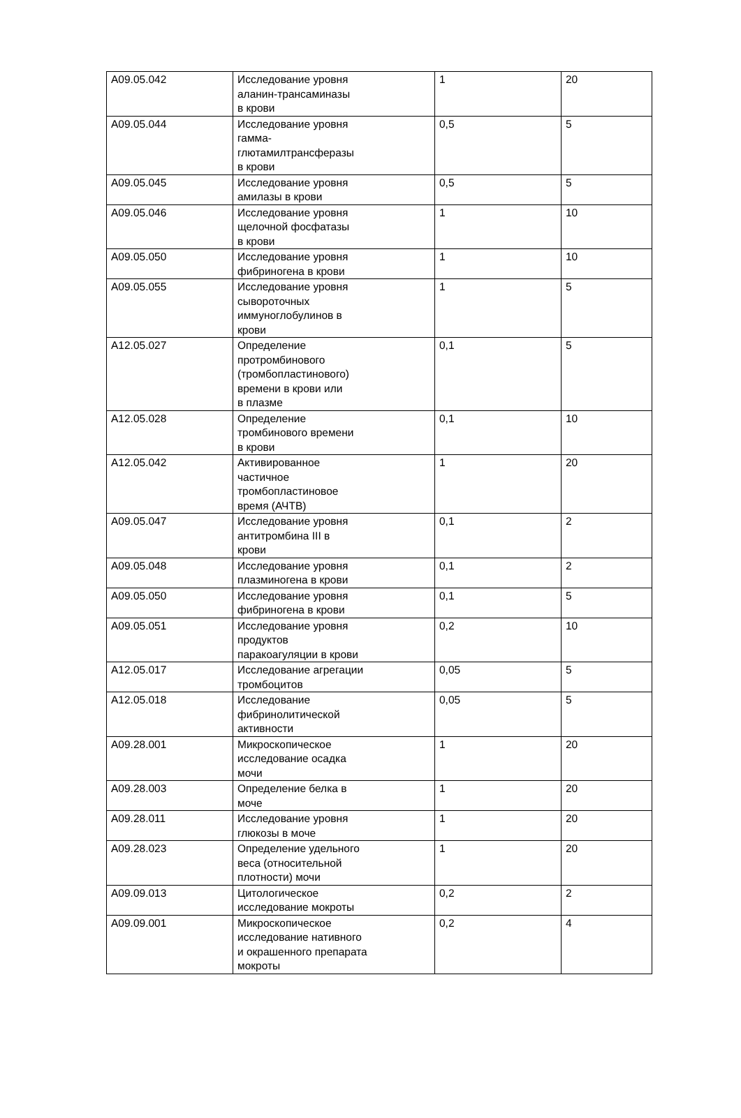| A09.05.042 | Исследование уровня аланин-трансаминазы в крови | 1 | 20 |
| A09.05.044 | Исследование уровня гамма- глютамилтрансферазы в крови | 0,5 | 5 |
| A09.05.045 | Исследование уровня амилазы в крови | 0,5 | 5 |
| A09.05.046 | Исследование уровня щелочной фосфатазы в крови | 1 | 10 |
| A09.05.050 | Исследование уровня фибриногена в крови | 1 | 10 |
| A09.05.055 | Исследование уровня сывороточных иммуноглобулинов в крови | 1 | 5 |
| A12.05.027 | Определение протромбинового (тромбопластинового) времени в крови или в плазме | 0,1 | 5 |
| A12.05.028 | Определение тромбинового времени в крови | 0,1 | 10 |
| A12.05.042 | Активированное частичное тромбопластиновое время (АЧТВ) | 1 | 20 |
| A09.05.047 | Исследование уровня антитромбина III в крови | 0,1 | 2 |
| A09.05.048 | Исследование уровня плазминогена в крови | 0,1 | 2 |
| A09.05.050 | Исследование уровня фибриногена в крови | 0,1 | 5 |
| A09.05.051 | Исследование уровня продуктов паракоагуляции в крови | 0,2 | 10 |
| A12.05.017 | Исследование агрегации тромбоцитов | 0,05 | 5 |
| A12.05.018 | Исследование фибринолитической активности | 0,05 | 5 |
| A09.28.001 | Микроскопическое исследование осадка мочи | 1 | 20 |
| A09.28.003 | Определение белка в моче | 1 | 20 |
| A09.28.011 | Исследование уровня глюкозы в моче | 1 | 20 |
| A09.28.023 | Определение удельного веса (относительной плотности) мочи | 1 | 20 |
| A09.09.013 | Цитологическое исследование мокроты | 0,2 | 2 |
| A09.09.001 | Микроскопическое исследование нативного и окрашенного препарата мокроты | 0,2 | 4 |